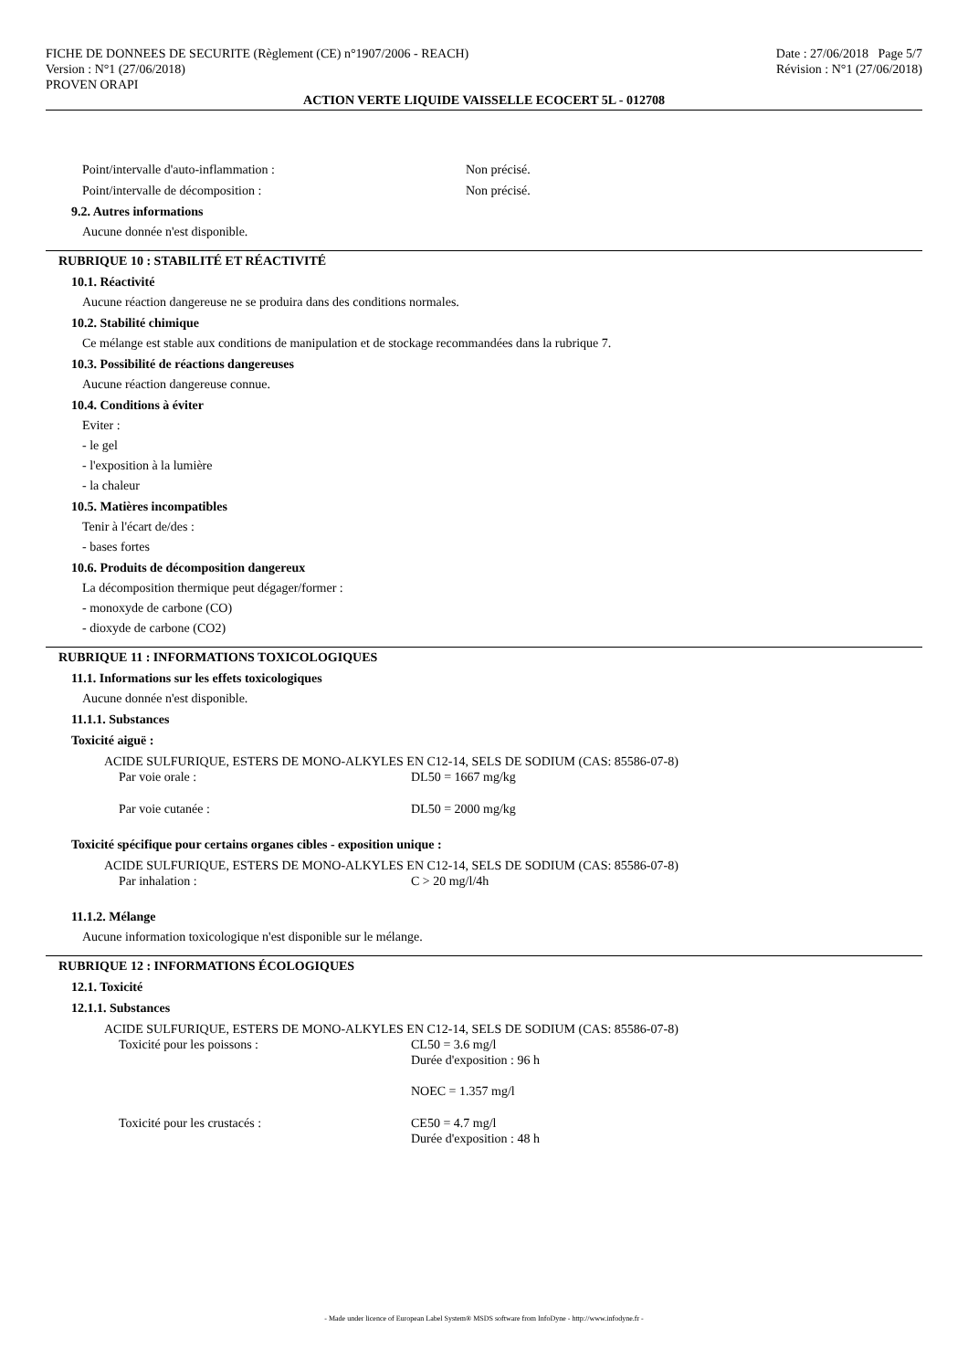FICHE DE DONNEES DE SECURITE (Règlement (CE) n°1907/2006 - REACH)
Version : N°1 (27/06/2018)
PROVEN ORAPI
Date : 27/06/2018 Page 5/7
Révision : N°1 (27/06/2018)
ACTION VERTE LIQUIDE VAISSELLE ECOCERT 5L - 012708
Point/intervalle d'auto-inflammation : Non précisé.
Point/intervalle de décomposition : Non précisé.
9.2. Autres informations
Aucune donnée n'est disponible.
RUBRIQUE 10 : STABILITÉ ET RÉACTIVITÉ
10.1. Réactivité
Aucune réaction dangereuse ne se produira dans des conditions normales.
10.2. Stabilité chimique
Ce mélange est stable aux conditions de manipulation et de stockage recommandées dans la rubrique 7.
10.3. Possibilité de réactions dangereuses
Aucune réaction dangereuse connue.
10.4. Conditions à éviter
Eviter :
- le gel
- l'exposition à la lumière
- la chaleur
10.5. Matières incompatibles
Tenir à l'écart de/des :
- bases fortes
10.6. Produits de décomposition dangereux
La décomposition thermique peut dégager/former :
- monoxyde de carbone (CO)
- dioxyde de carbone (CO2)
RUBRIQUE 11 : INFORMATIONS TOXICOLOGIQUES
11.1. Informations sur les effets toxicologiques
Aucune donnée n'est disponible.
11.1.1. Substances
Toxicité aiguë :
ACIDE SULFURIQUE, ESTERS DE MONO-ALKYLES EN C12-14, SELS DE SODIUM (CAS: 85586-07-8)
Par voie orale : DL50 = 1667 mg/kg
Par voie cutanée : DL50 = 2000 mg/kg
Toxicité spécifique pour certains organes cibles - exposition unique :
ACIDE SULFURIQUE, ESTERS DE MONO-ALKYLES EN C12-14, SELS DE SODIUM (CAS: 85586-07-8)
Par inhalation : C > 20 mg/l/4h
11.1.2. Mélange
Aucune information toxicologique n'est disponible sur le mélange.
RUBRIQUE 12 : INFORMATIONS ÉCOLOGIQUES
12.1. Toxicité
12.1.1. Substances
ACIDE SULFURIQUE, ESTERS DE MONO-ALKYLES EN C12-14, SELS DE SODIUM (CAS: 85586-07-8)
Toxicité pour les poissons : CL50 = 3.6 mg/l
Durée d'exposition : 96 h
NOEC = 1.357 mg/l
Toxicité pour les crustacés : CE50 = 4.7 mg/l
Durée d'exposition : 48 h
- Made under licence of European Label System® MSDS software from InfoDyne - http://www.infodyne.fr -